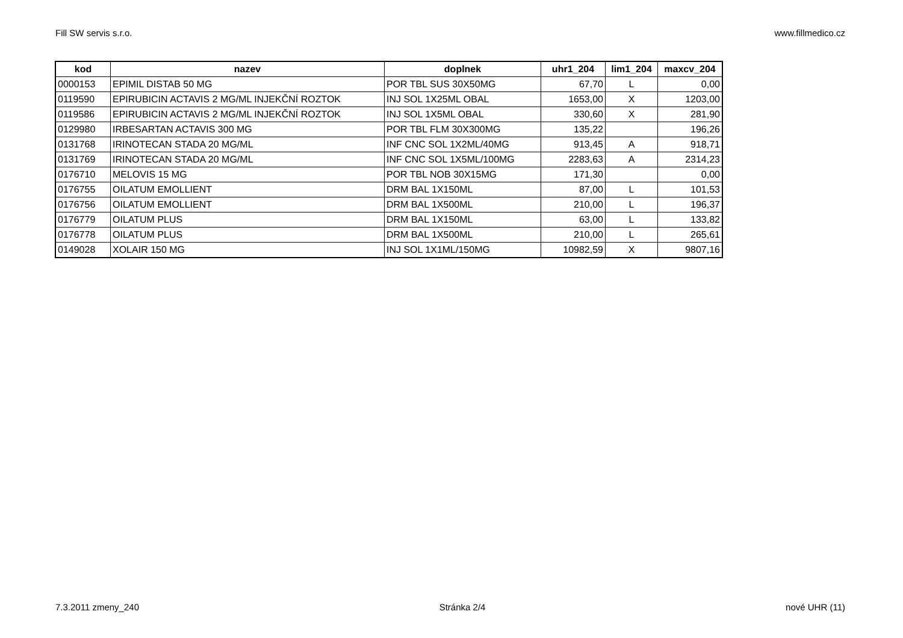Fill SW servis s.r.o. www.fillmedico.cz
| kod | nazev | doplnek | uhr1_204 | lim1_204 | maxcv_204 |
| --- | --- | --- | --- | --- | --- |
| 0000153 | EPIMIL DISTAB 50 MG | POR TBL SUS 30X50MG | 67,70 | L | 0,00 |
| 0119590 | EPIRUBICIN ACTAVIS 2 MG/ML INJEKČNÍ ROZTOK | INJ SOL 1X25ML OBAL | 1653,00 | X | 1203,00 |
| 0119586 | EPIRUBICIN ACTAVIS 2 MG/ML INJEKČNÍ ROZTOK | INJ SOL 1X5ML OBAL | 330,60 | X | 281,90 |
| 0129980 | IRBESARTAN ACTAVIS 300 MG | POR TBL FLM 30X300MG | 135,22 | | 196,26 |
| 0131768 | IRINOTECAN STADA 20 MG/ML | INF CNC SOL 1X2ML/40MG | 913,45 | A | 918,71 |
| 0131769 | IRINOTECAN STADA 20 MG/ML | INF CNC SOL 1X5ML/100MG | 2283,63 | A | 2314,23 |
| 0176710 | MELOVIS 15 MG | POR TBL NOB 30X15MG | 171,30 | | 0,00 |
| 0176755 | OILATUM EMOLLIENT | DRM BAL 1X150ML | 87,00 | L | 101,53 |
| 0176756 | OILATUM EMOLLIENT | DRM BAL 1X500ML | 210,00 | L | 196,37 |
| 0176779 | OILATUM PLUS | DRM BAL 1X150ML | 63,00 | L | 133,82 |
| 0176778 | OILATUM PLUS | DRM BAL 1X500ML | 210,00 | L | 265,61 |
| 0149028 | XOLAIR 150 MG | INJ SOL 1X1ML/150MG | 10982,59 | X | 9807,16 |
7.3.2011 zmeny_240 Stránka 2/4 nové UHR (11)